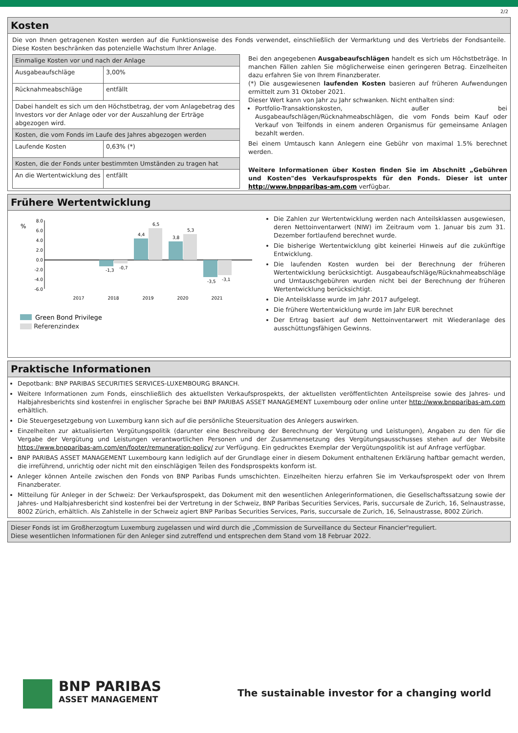2/2
Kosten
Die von Ihnen getragenen Kosten werden auf die Funktionsweise des Fonds verwendet, einschließlich der Vermarktung und des Vertriebs der Fondsanteile. Diese Kosten beschränken das potenzielle Wachstum Ihrer Anlage.
| Einmalige Kosten vor und nach der Anlage | |
| Ausgabeaufschläge | 3,00% |
| Rücknahmeabschläge | entfällt |
| Dabei handelt es sich um den Höchstbetrag, der vom Anlagebetrag des Investors vor der Anlage oder vor der Auszahlung der Erträge abgezogen wird. | |
| Kosten, die vom Fonds im Laufe des Jahres abgezogen werden | |
| Laufende Kosten | 0,63% (*) |
| Kosten, die der Fonds unter bestimmten Umständen zu tragen hat | |
| An die Wertentwicklung des | entfällt |
Bei den angegebenen Ausgabeaufschlägen handelt es sich um Höchstbeträge. In manchen Fällen zahlen Sie möglicherweise einen geringeren Betrag. Einzelheiten dazu erfahren Sie von Ihrem Finanzberater.
(*) Die ausgewiesenen laufenden Kosten basieren auf früheren Aufwendungen ermittelt zum 31 Oktober 2021.
Dieser Wert kann von Jahr zu Jahr schwanken. Nicht enthalten sind:
Portfolio-Transaktionskosten, außer bei Ausgabeaufschlägen/Rücknahmeabschlägen, die vom Fonds beim Kauf oder Verkauf von Teilfonds in einem anderen Organismus für gemeinsame Anlagen bezahlt werden.
Bei einem Umtausch kann Anlegern eine Gebühr von maximal 1.5% berechnet werden.
Weitere Informationen über Kosten finden Sie im Abschnitt „Gebühren und Kosten"des Verkaufsprospekts für den Fonds. Dieser ist unter http://www.bnpparibas-am.com verfügbar.
Frühere Wertentwicklung
%
8.0
6.0
4.0
2.0
0.0
-2.0
-4.0
-6.0
2017
2018
2019
2020
2021
-1,3
-0,7
4,4
6,5
3,8
5,3
-3,5
-3,1
Green Bond Privilege
Referenzindex
Die Zahlen zur Wertentwicklung werden nach Anteilsklassen ausgewiesen, deren Nettoinventarwert (NIW) im Zeitraum vom 1. Januar bis zum 31. Dezember fortlaufend berechnet wurde.
Die bisherige Wertentwicklung gibt keinerlei Hinweis auf die zukünftige Entwicklung.
Die laufenden Kosten wurden bei der Berechnung der früheren Wertentwicklung berücksichtigt. Ausgabeaufschläge/Rücknahmeabschläge und Umtauschgebühren wurden nicht bei der Berechnung der früheren Wertentwicklung berücksichtigt.
Die Anteilsklasse wurde im Jahr 2017 aufgelegt.
Die frühere Wertentwicklung wurde im Jahr EUR berechnet
Der Ertrag basiert auf dem Nettoinventarwert mit Wiederanlage des ausschüttungsfähigen Gewinns.
Praktische Informationen
Depotbank: BNP PARIBAS SECURITIES SERVICES-LUXEMBOURG BRANCH.
Weitere Informationen zum Fonds, einschließlich des aktuellsten Verkaufsprospekts, der aktuellsten veröffentlichten Anteilspreise sowie des Jahres- und Halbjahresberichts sind kostenfrei in englischer Sprache bei BNP PARIBAS ASSET MANAGEMENT Luxembourg oder online unter http://www.bnpparibas-am.com erhältlich.
Die Steuergesetzgebung von Luxemburg kann sich auf die persönliche Steuersituation des Anlegers auswirken.
Einzelheiten zur aktualisierten Vergütungspolitik (darunter eine Beschreibung der Berechnung der Vergütung und Leistungen), Angaben zu den für die Vergabe der Vergütung und Leistungen verantwortlichen Personen und der Zusammensetzung des Vergütungsausschusses stehen auf der Website https://www.bnpparibas-am.com/en/footer/remuneration-policy/ zur Verfügung. Ein gedrucktes Exemplar der Vergütungspolitik ist auf Anfrage verfügbar.
BNP PARIBAS ASSET MANAGEMENT Luxembourg kann lediglich auf der Grundlage einer in diesem Dokument enthaltenen Erklärung haftbar gemacht werden, die irreführend, unrichtig oder nicht mit den einschlägigen Teilen des Fondsprospekts konform ist.
Anleger können Anteile zwischen den Fonds von BNP Paribas Funds umschichten. Einzelheiten hierzu erfahren Sie im Verkaufsprospekt oder von Ihrem Finanzberater.
Mitteilung für Anleger in der Schweiz: Der Verkaufsprospekt, das Dokument mit den wesentlichen Anlegerinformationen, die Gesellschaftssatzung sowie der Jahres- und Halbjahresbericht sind kostenfrei bei der Vertretung in der Schweiz, BNP Paribas Securities Services, Paris, succursale de Zurich, 16, Selnaustrasse, 8002 Zürich, erhältlich. Als Zahlstelle in der Schweiz agiert BNP Paribas Securities Services, Paris, succursale de Zurich, 16, Selnaustrasse, 8002 Zürich.
Dieser Fonds ist im Großherzogtum Luxemburg zugelassen und wird durch die „Commission de Surveillance du Secteur Financier"reguliert.
Diese wesentlichen Informationen für den Anleger sind zutreffend und entsprechen dem Stand vom 18 Februar 2022.
BNP PARIBAS
ASSET MANAGEMENT
The sustainable investor for a changing world